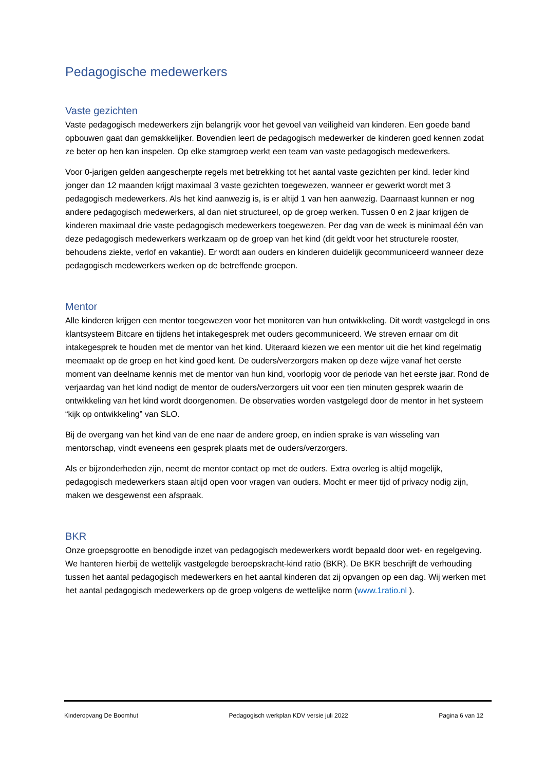Pedagogische medewerkers
Vaste gezichten
Vaste pedagogisch medewerkers zijn belangrijk voor het gevoel van veiligheid van kinderen. Een goede band opbouwen gaat dan gemakkelijker. Bovendien leert de pedagogisch medewerker de kinderen goed kennen zodat ze beter op hen kan inspelen. Op elke stamgroep werkt een team van vaste pedagogisch medewerkers.
Voor 0-jarigen gelden aangescherpte regels met betrekking tot het aantal vaste gezichten per kind. Ieder kind jonger dan 12 maanden krijgt maximaal 3 vaste gezichten toegewezen, wanneer er gewerkt wordt met 3 pedagogisch medewerkers. Als het kind aanwezig is, is er altijd 1 van hen aanwezig. Daarnaast kunnen er nog andere pedagogisch medewerkers, al dan niet structureel, op de groep werken. Tussen 0 en 2 jaar krijgen de kinderen maximaal drie vaste pedagogisch medewerkers toegewezen. Per dag van de week is minimaal één van deze pedagogisch medewerkers werkzaam op de groep van het kind (dit geldt voor het structurele rooster, behoudens ziekte, verlof en vakantie). Er wordt aan ouders en kinderen duidelijk gecommuniceerd wanneer deze pedagogisch medewerkers werken op de betreffende groepen.
Mentor
Alle kinderen krijgen een mentor toegewezen voor het monitoren van hun ontwikkeling. Dit wordt vastgelegd in ons klantsysteem Bitcare en tijdens het intakegesprek met ouders gecommuniceerd. We streven ernaar om dit intakegesprek te houden met de mentor van het kind. Uiteraard kiezen we een mentor uit die het kind regelmatig meemaakt op de groep en het kind goed kent. De ouders/verzorgers maken op deze wijze vanaf het eerste moment van deelname kennis met de mentor van hun kind, voorlopig voor de periode van het eerste jaar. Rond de verjaardag van het kind nodigt de mentor de ouders/verzorgers uit voor een tien minuten gesprek waarin de ontwikkeling van het kind wordt doorgenomen. De observaties worden vastgelegd door de mentor in het systeem “kijk op ontwikkeling” van SLO.
Bij de overgang van het kind van de ene naar de andere groep, en indien sprake is van wisseling van mentorschap, vindt eveneens een gesprek plaats met de ouders/verzorgers.
Als er bijzonderheden zijn, neemt de mentor contact op met de ouders. Extra overleg is altijd mogelijk, pedagogisch medewerkers staan altijd open voor vragen van ouders. Mocht er meer tijd of privacy nodig zijn, maken we desgewenst een afspraak.
BKR
Onze groepsgrootte en benodigde inzet van pedagogisch medewerkers wordt bepaald door wet- en regelgeving. We hanteren hierbij de wettelijk vastgelegde beroepskracht-kind ratio (BKR). De BKR beschrijft de verhouding tussen het aantal pedagogisch medewerkers en het aantal kinderen dat zij opvangen op een dag. Wij werken met het aantal pedagogisch medewerkers op de groep volgens de wettelijke norm (www.1ratio.nl ).
Kinderopvang De Boomhut Pedagogisch werkplan KDV versie juli 2022 Pagina 6 van 12